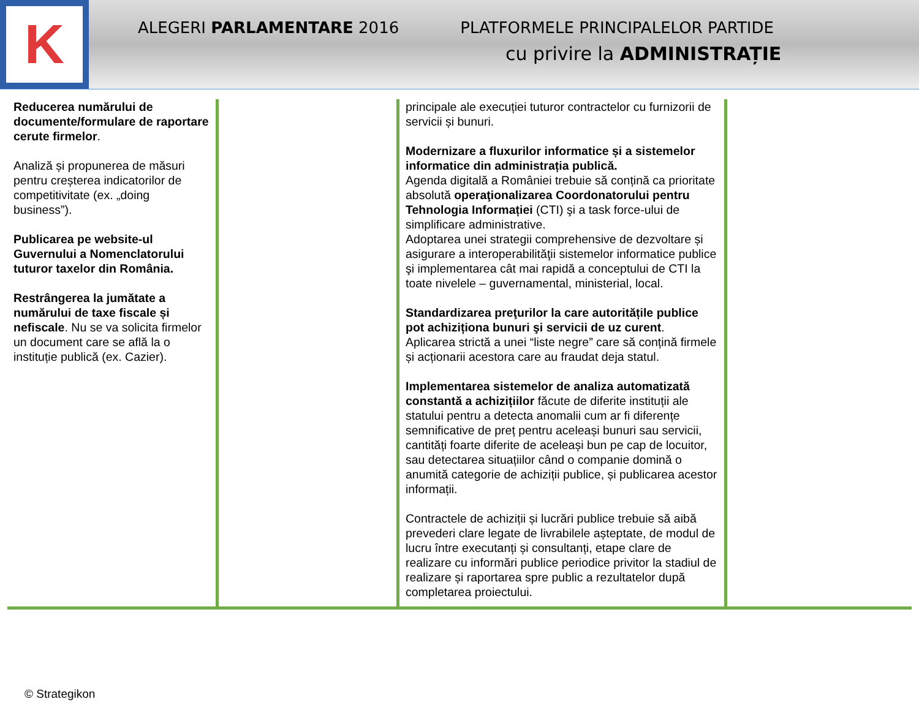K
ALEGERI PARLAMENTARE 2016 PLATFORMELE PRINCIPALELOR PARTIDE
cu privire la ADMINISTRAȚIE
| Reducerea numărului de documente/formulare de raportare cerute firmelor . Analiză și propunerea de măsuri pentru creșterea indicatorilor de competitivitate (ex. „doing business”). Publicarea pe website-ul Guvernului a Nomenclatorului tuturor taxelor din România. Restrângerea la jumătate a numărului de taxe fiscale și nefiscale . Nu se va solicita firmelor un document care se află la o instituție publică (ex. Cazier). | | principale ale execuției tuturor contractelor cu furnizorii de servicii și bunuri. Modernizare a fluxurilor informatice și a sistemelor informatice din administrația publică. Agenda digitală a României trebuie să conțină ca prioritate absolută operaţionalizarea Coordonatorului pentru Tehnologia Informației (CTI) şi a task force-ului de simplificare administrative. Adoptarea unei strategii comprehensive de dezvoltare și asigurare a interoperabilităţii sistemelor informatice publice şi implementarea cât mai rapidă a conceptului de CTI la toate nivelele – guvernamental, ministerial, local. Standardizarea preţurilor la care autoritățile publice pot achiziționa bunuri şi servicii de uz curent . Aplicarea strictă a unei “liste negre” care să conțină firmele și acționarii acestora care au fraudat deja statul. Implementarea sistemelor de analiza automatizată constantă a achizițiilor făcute de diferite instituții ale statului pentru a detecta anomalii cum ar fi diferențe semnificative de preț pentru aceleași bunuri sau servicii, cantități foarte diferite de aceleași bun pe cap de locuitor, sau detectarea situațiilor când o companie domină o anumită categorie de achiziții publice, și publicarea acestor informații. Contractele de achiziții și lucrări publice trebuie să aibă prevederi clare legate de livrabilele așteptate, de modul de lucru între executanți și consultanți, etape clare de realizare cu informări publice periodice privitor la stadiul de realizare și raportarea spre public a rezultatelor după completarea proiectului. | |
© Strategikon